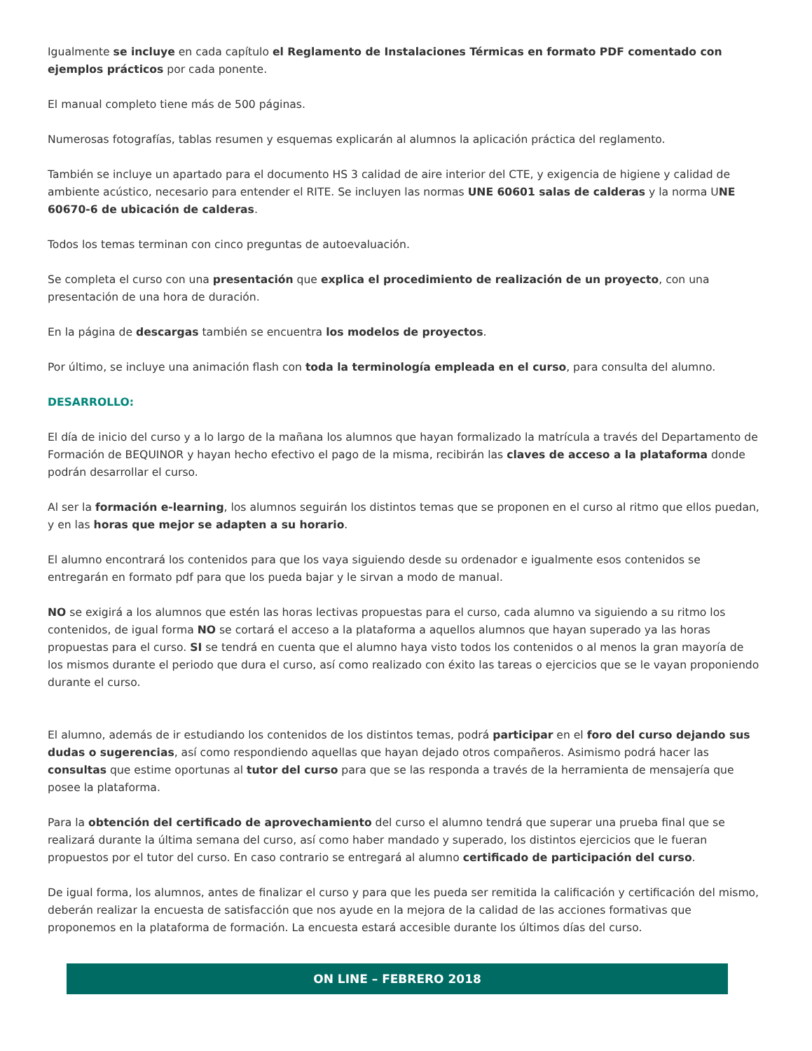Igualmente se incluye en cada capítulo el Reglamento de Instalaciones Térmicas en formato PDF comentado con ejemplos prácticos por cada ponente.
El manual completo tiene más de 500 páginas.
Numerosas fotografías, tablas resumen y esquemas explicarán al alumnos la aplicación práctica del reglamento.
También se incluye un apartado para el documento HS 3 calidad de aire interior del CTE, y exigencia de higiene y calidad de ambiente acústico, necesario para entender el RITE. Se incluyen las normas UNE 60601 salas de calderas y la norma UNE 60670-6 de ubicación de calderas.
Todos los temas terminan con cinco preguntas de autoevaluación.
Se completa el curso con una presentación que explica el procedimiento de realización de un proyecto, con una presentación de una hora de duración.
En la página de descargas también se encuentra los modelos de proyectos.
Por último, se incluye una animación flash con toda la terminología empleada en el curso, para consulta del alumno.
DESARROLLO:
El día de inicio del curso y a lo largo de la mañana los alumnos que hayan formalizado la matrícula a través del Departamento de Formación de BEQUINOR y hayan hecho efectivo el pago de la misma, recibirán las claves de acceso a la plataforma donde podrán desarrollar el curso.
Al ser la formación e-learning, los alumnos seguirán los distintos temas que se proponen en el curso al ritmo que ellos puedan, y en las horas que mejor se adapten a su horario.
El alumno encontrará los contenidos para que los vaya siguiendo desde su ordenador e igualmente esos contenidos se entregarán en formato pdf para que los pueda bajar y le sirvan a modo de manual.
NO se exigirá a los alumnos que estén las horas lectivas propuestas para el curso, cada alumno va siguiendo a su ritmo los contenidos, de igual forma NO se cortará el acceso a la plataforma a aquellos alumnos que hayan superado ya las horas propuestas para el curso. SI se tendrá en cuenta que el alumno haya visto todos los contenidos o al menos la gran mayoría de los mismos durante el periodo que dura el curso, así como realizado con éxito las tareas o ejercicios que se le vayan proponiendo durante el curso.
El alumno, además de ir estudiando los contenidos de los distintos temas, podrá participar en el foro del curso dejando sus dudas o sugerencias, así como respondiendo aquellas que hayan dejado otros compañeros. Asimismo podrá hacer las consultas que estime oportunas al tutor del curso para que se las responda a través de la herramienta de mensajería que posee la plataforma.
Para la obtención del certificado de aprovechamiento del curso el alumno tendrá que superar una prueba final que se realizará durante la última semana del curso, así como haber mandado y superado, los distintos ejercicios que le fueran propuestos por el tutor del curso. En caso contrario se entregará al alumno certificado de participación del curso.
De igual forma, los alumnos, antes de finalizar el curso y para que les pueda ser remitida la calificación y certificación del mismo, deberán realizar la encuesta de satisfacción que nos ayude en la mejora de la calidad de las acciones formativas que proponemos en la plataforma de formación. La encuesta estará accesible durante los últimos días del curso.
ON LINE – FEBRERO 2018